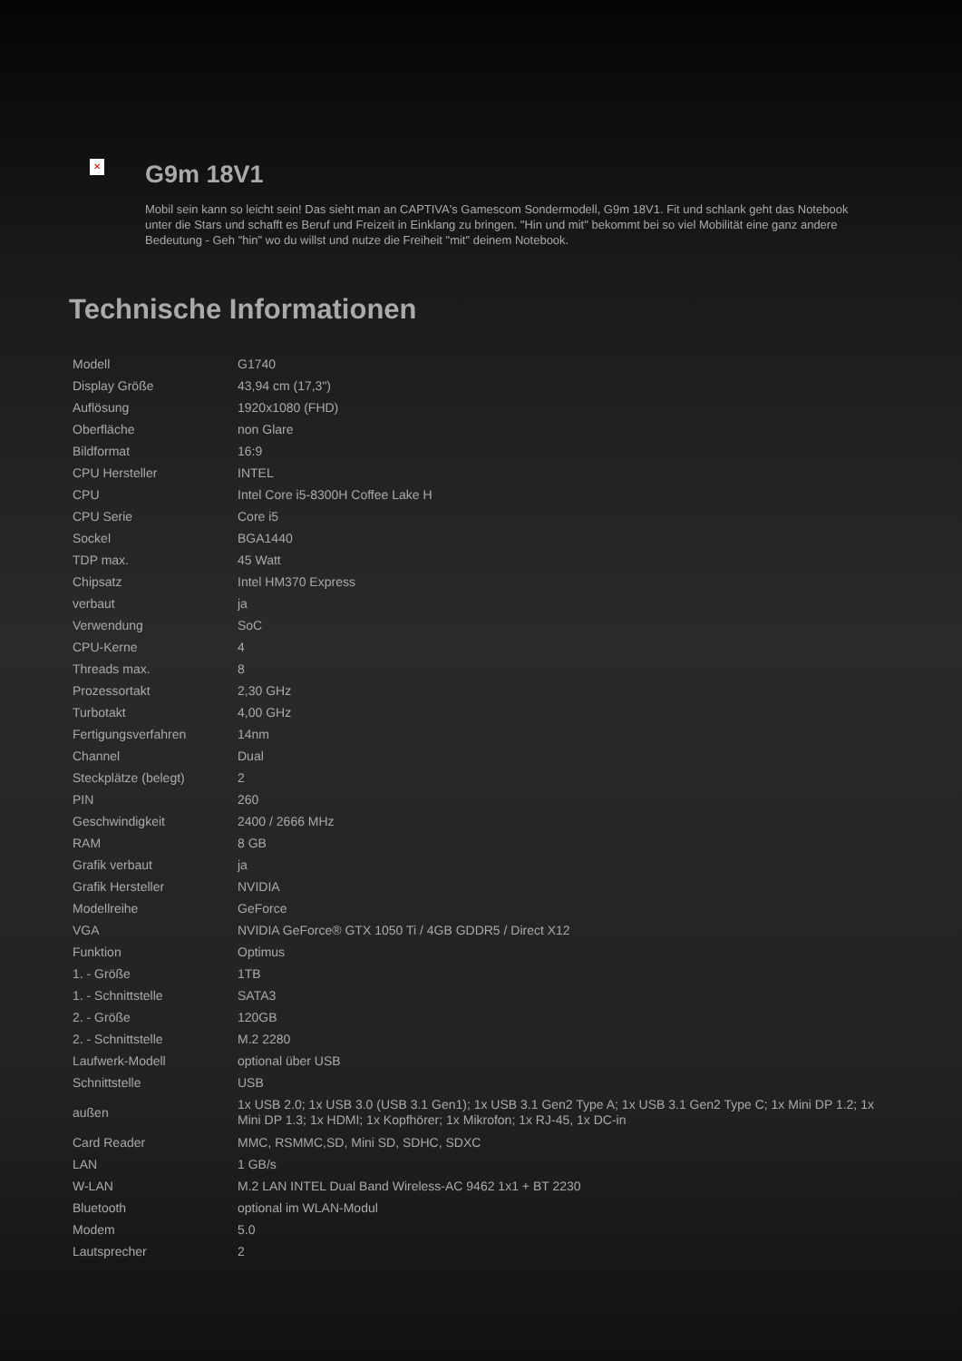✕
G9m 18V1
Mobil sein kann so leicht sein! Das sieht man an CAPTIVA's Gamescom Sondermodell, G9m 18V1. Fit und schlank geht das Notebook unter die Stars und schafft es Beruf und Freizeit in Einklang zu bringen. "Hin und mit" bekommt bei so viel Mobilität eine ganz andere Bedeutung - Geh "hin" wo du willst und nutze die Freiheit "mit" deinem Notebook.
Technische Informationen
| Modell | G1740 |
| Display Größe | 43,94 cm (17,3") |
| Auflösung | 1920x1080 (FHD) |
| Oberfläche | non Glare |
| Bildformat | 16:9 |
| CPU Hersteller | INTEL |
| CPU | Intel Core i5-8300H Coffee Lake H |
| CPU Serie | Core i5 |
| Sockel | BGA1440 |
| TDP max. | 45 Watt |
| Chipsatz | Intel HM370 Express |
| verbaut | ja |
| Verwendung | SoC |
| CPU-Kerne | 4 |
| Threads max. | 8 |
| Prozessortakt | 2,30 GHz |
| Turbotakt | 4,00 GHz |
| Fertigungsverfahren | 14nm |
| Channel | Dual |
| Steckplätze (belegt) | 2 |
| PIN | 260 |
| Geschwindigkeit | 2400 / 2666 MHz |
| RAM | 8 GB |
| Grafik verbaut | ja |
| Grafik Hersteller | NVIDIA |
| Modellreihe | GeForce |
| VGA | NVIDIA GeForce® GTX 1050 Ti / 4GB GDDR5 / Direct X12 |
| Funktion | Optimus |
| 1. - Größe | 1TB |
| 1. - Schnittstelle | SATA3 |
| 2. - Größe | 120GB |
| 2. - Schnittstelle | M.2 2280 |
| Laufwerk-Modell | optional über USB |
| Schnittstelle | USB |
| außen | 1x USB 2.0; 1x USB 3.0 (USB 3.1 Gen1); 1x USB 3.1 Gen2 Type A; 1x USB 3.1 Gen2 Type C; 1x Mini DP 1.2; 1x Mini DP 1.3; 1x HDMI; 1x Kopfhörer; 1x Mikrofon; 1x RJ-45, 1x DC-in |
| Card Reader | MMC, RSMMC,SD, Mini SD, SDHC, SDXC |
| LAN | 1 GB/s |
| W-LAN | M.2 LAN INTEL Dual Band Wireless-AC 9462 1x1 + BT 2230 |
| Bluetooth | optional im WLAN-Modul |
| Modem | 5.0 |
| Lautsprecher | 2 |